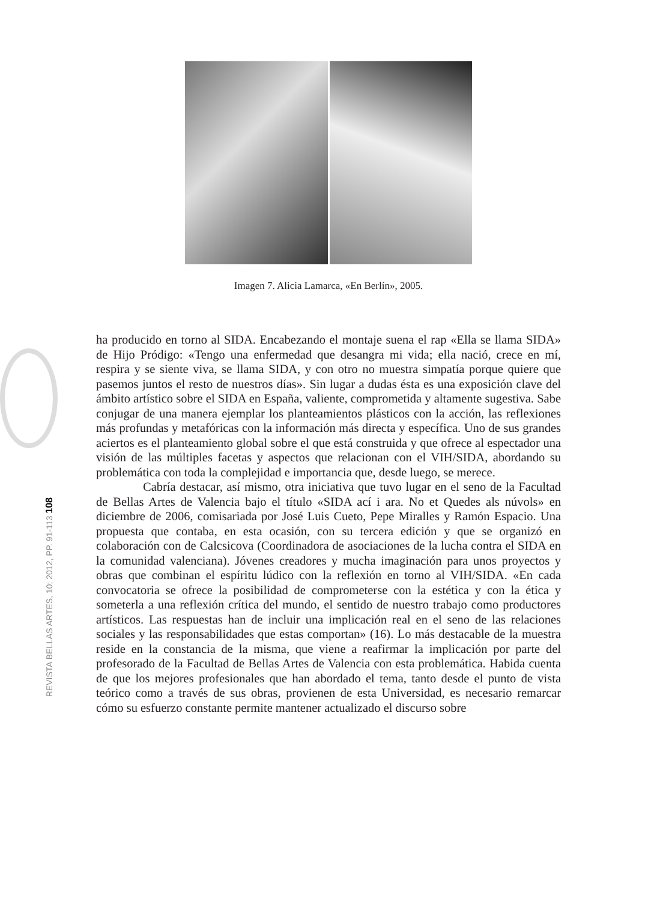Imagen 7. Alicia Lamarca, «En Berlín», 2005.
REVISTA BELLAS ARTES, 10; 2012, PP. 91-113 108
ha producido en torno al SIDA. Encabezando el montaje suena el rap «Ella se llama SIDA» de Hijo Pródigo: «Tengo una enfermedad que desangra mi vida; ella nació, crece en mí, respira y se siente viva, se llama SIDA, y con otro no muestra simpatía porque quiere que pasemos juntos el resto de nuestros días». Sin lugar a dudas ésta es una exposición clave del ámbito artístico sobre el SIDA en España, valiente, comprometida y altamente sugestiva. Sabe conjugar de una manera ejemplar los planteamientos plásticos con la acción, las reflexiones más profundas y metafóricas con la información más directa y específica. Uno de sus grandes aciertos es el planteamiento global sobre el que está construida y que ofrece al espectador una visión de las múltiples facetas y aspectos que relacionan con el VIH/SIDA, abordando su problemática con toda la complejidad e importancia que, desde luego, se merece.
Cabría destacar, así mismo, otra iniciativa que tuvo lugar en el seno de la Facultad de Bellas Artes de Valencia bajo el título «SIDA ací i ara. No et Quedes als núvols» en diciembre de 2006, comisariada por José Luis Cueto, Pepe Miralles y Ramón Espacio. Una propuesta que contaba, en esta ocasión, con su tercera edición y que se organizó en colaboración con de Calcsicova (Coordinadora de asociaciones de la lucha contra el SIDA en la comunidad valenciana). Jóvenes creadores y mucha imaginación para unos proyectos y obras que combinan el espíritu lúdico con la reflexión en torno al VIH/SIDA. «En cada convocatoria se ofrece la posibilidad de comprometerse con la estética y con la ética y someterla a una reflexión crítica del mundo, el sentido de nuestro trabajo como productores artísticos. Las respuestas han de incluir una implicación real en el seno de las relaciones sociales y las responsabilidades que estas comportan» (16). Lo más destacable de la muestra reside en la constancia de la misma, que viene a reafirmar la implicación por parte del profesorado de la Facultad de Bellas Artes de Valencia con esta problemática. Habida cuenta de que los mejores profesionales que han abordado el tema, tanto desde el punto de vista teórico como a través de sus obras, provienen de esta Universidad, es necesario remarcar cómo su esfuerzo constante permite mantener actualizado el discurso sobre